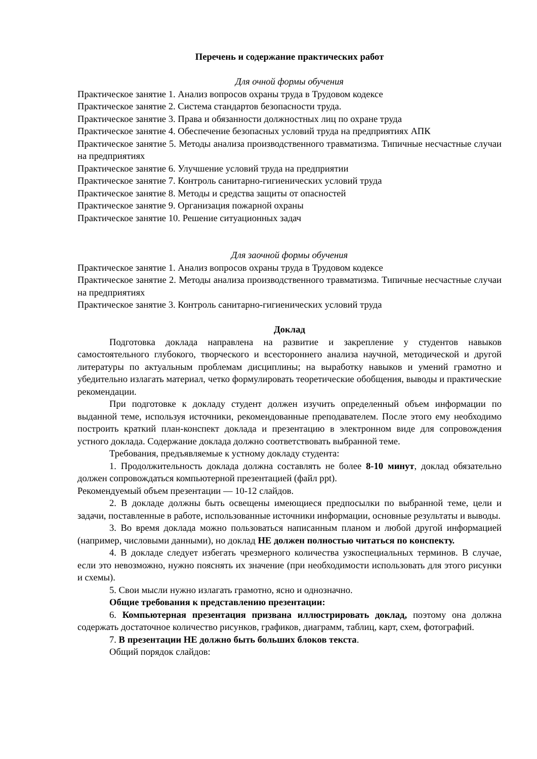Перечень и содержание практических работ
Для очной формы обучения
Практическое занятие 1. Анализ вопросов охраны труда в Трудовом кодексе
Практическое занятие 2. Система стандартов безопасности труда.
Практическое занятие 3. Права и обязанности должностных лиц по охране труда
Практическое занятие 4. Обеспечение безопасных условий труда на предприятиях АПК
Практическое занятие 5. Методы анализа производственного травматизма. Типичные несчастные случаи на предприятиях
Практическое занятие 6. Улучшение условий труда на предприятии
Практическое занятие 7. Контроль санитарно-гигиенических условий труда
Практическое занятие 8. Методы и средства защиты от опасностей
Практическое занятие 9. Организация пожарной охраны
Практическое занятие 10. Решение ситуационных задач
Для заочной формы обучения
Практическое занятие 1. Анализ вопросов охраны труда в Трудовом кодексе
Практическое занятие 2. Методы анализа производственного травматизма. Типичные несчастные случаи на предприятиях
Практическое занятие 3. Контроль санитарно-гигиенических условий труда
Доклад
Подготовка доклада направлена на развитие и закрепление у студентов навыков самостоятельного глубокого, творческого и всестороннего анализа научной, методической и другой литературы по актуальным проблемам дисциплины; на выработку навыков и умений грамотно и убедительно излагать материал, четко формулировать теоретические обобщения, выводы и практические рекомендации.
При подготовке к докладу студент должен изучить определенный объем информации по выданной теме, используя источники, рекомендованные преподавателем. После этого ему необходимо построить краткий план-конспект доклада и презентацию в электронном виде для сопровождения устного доклада. Содержание доклада должно соответствовать выбранной теме.
Требования, предъявляемые к устному докладу студента:
1. Продолжительность доклада должна составлять не более 8-10 минут, доклад обязательно должен сопровождаться компьютерной презентацией (файл ppt).
Рекомендуемый объем презентации — 10-12 слайдов.
2. В докладе должны быть освещены имеющиеся предпосылки по выбранной теме, цели и задачи, поставленные в работе, использованные источники информации, основные результаты и выводы.
3. Во время доклада можно пользоваться написанным планом и любой другой информацией (например, числовыми данными), но доклад НЕ должен полностью читаться по конспекту.
4. В докладе следует избегать чрезмерного количества узкоспециальных терминов. В случае, если это невозможно, нужно пояснять их значение (при необходимости использовать для этого рисунки и схемы).
5. Свои мысли нужно излагать грамотно, ясно и однозначно.
Общие требования к представлению презентации:
6. Компьютерная презентация призвана иллюстрировать доклад, поэтому она должна содержать достаточное количество рисунков, графиков, диаграмм, таблиц, карт, схем, фотографий.
7. В презентации НЕ должно быть больших блоков текста.
Общий порядок слайдов: